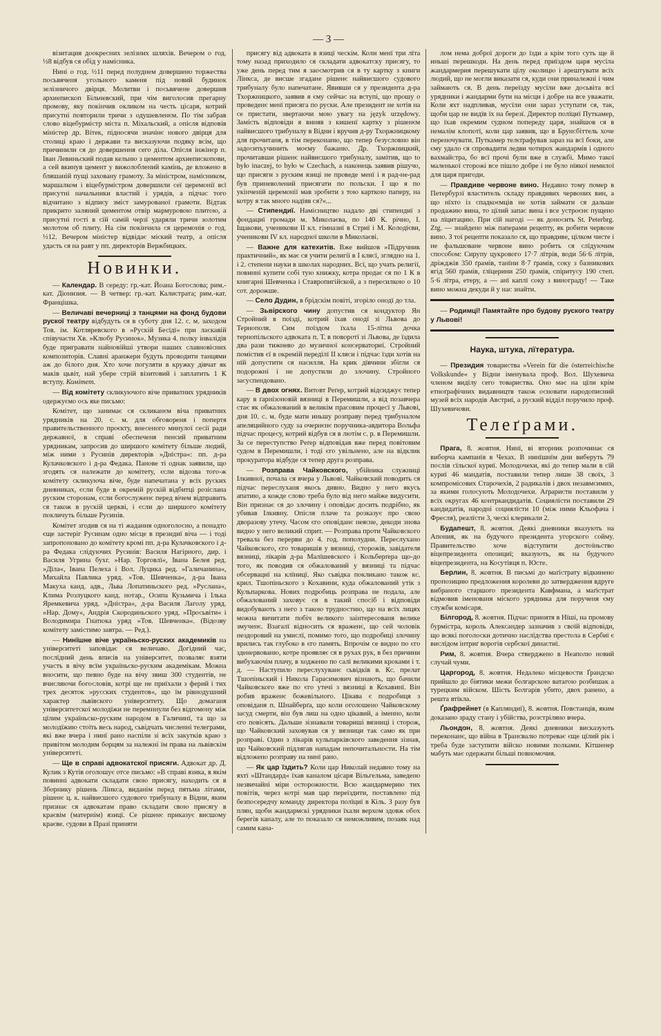— 3 —
візитация доокресних зелізних шляхів. Вечером о год. ½8 відбув ся обід у намісника.
Нині о год. ½11 перед полуднем довершено торжества посьвяченя угольного каменя під новий будинок зелізничого двірця. Молитви і посьвячене довершив архиепископ Більчевский, при чім виголосив прегарну промову, яку покінчив окликом на честь цісаря, котрий присутні повторили тричи з одушевленєм. По тім забрав слово віцебурмістр міста п. Міхальский, а опісля відповів міністер др. Вітек, підносячи значінє нового двірця для столиці краю і держави та висказуючи подяку всім, що причинили ся до довершення сего діла. Опісля інжінєр п. Іван Левиньский подав кельню з цементом архиепископови, а сей вкинув цемент у вижолоблений камінь, де вложено в бляшаній пущі заховану грамоту. За міністром, намісником, маршалком і віцебурмістром довершили сеї церемонії всї присутні начальники властий і урядів, а підчас того відчитано з відпису зміст замурованої грамоти. Відтак прикрито заляний цементом отвір мармуровою плитою, а присутні гості в сїй самій черзї ударяли тричи золотим молотом об плиту. На сім покінчила ся церемонія о год. ½12. Вечером міністер відвідає міский театр, а опісля удасть ся на равт у пп. директорів Вержбицких.
Новинки.
— Календар. В середу: гр.-кат. Йоана Богослова; рим.-кат. Діонизия. — В четвер: гр.-кат. Калистрата; рим.-кат. Францішка.
— Величаві вечерниці з танцями на фонд будови рускої театру відбудуть ся в суботу дня 12. с. м. заходом Тов. ім. Котляревского в »Рускій Бесїдї« при ласкавій співучасти Хв. »Клюбу Русинок«. Музика 4. полку інвалідів буде пригравати найновійші утвори наших славновісних композиторів. Славні аранжери будуть проводити танцями аж до білого дня. Хто хоче погуляти в кружку дівчат як маків цьвіт, най убере стрій візитовий і заплатить 1 К вступу. Комітет.
— Від комітету скликуючого віче приватних урядників одержуємо ось яке письмо:
Комітет, що занимає ся скликанєм віча приватних урядників на 20. с. м. для обговореня і попертя правительственного проєкту, внесеного минулої сесії ради державної, в справі обеспеченя пенсий приватним урядникам, запросив до ширшого комітету більше людий, між ними з Русинів директорів »Днїстра«: пп. д-ра Кулачковского і д-ра Федака. Панове ті однак заявили, що згодять ся належати до комітету, єсли відозва того-ж комітету скликуюча віче, буде напечатана у всїх руских дневниках, єсли буде в окремій рускій відбитці розіслана руским сторонам, єсли богослуженє перед вічем відправить ся також в рускій церкві, і єсли до ширшого комітету покличуть більше Русинів.
Комітет згодив ся на ті жадання одноголосно, а понадто єще застеріг Русинам одно місце в президиї віча — і тоді запропоновано до комітету кромі пп. д-ра Кулачковского і д-ра Федака слідуючих Русинів: Василя Нагірного, дир. і Василя Угрина бухг. »Нар. Торговлї«, Івана Белея ред. »Дїла«, Івана Пелеха і Вол. Луцика ред. »Галичанина«, Михайла Павлика уряд. »Тов. Шевченка«, д-ра Івана Макуха канд. адв., Льва Лопатиньского ред. »Руслана«, Клима Розлуцкого канд. нотар., Осипа Кузьмича і Ілька Яремкевича уряд. »Днїстра«, д-ра Василя Лаголу уряд. »Нар. Дому«, Андрія Скородиньского уряд. »Просьвіти« і Володимира Гнатюка уряд »Тов. Шевченка«. (Відозву комітету замістимо завтра. — Ред.).
— Нинїшне віче україньско-руских академиків на університеті заповідає ся величаво. Догідний час, послїдний день вписів на університет, позваляє взяти участь в вічу всїм україньско-руским академікам. Можна вносити, що певно буде на вічу звиш 300 студентів, не вчисляючи богословів, котрі ще не приїхали з ферий і тих трех десяток »русских студентов«, що їм рівнодушний характер львівского університету. Що домаганя університетскої молодїжи не перемннули без відгомону між цїлим україньско-руским народом в Галичинї, та що за молодїжию стоїть весь народ, сьвідчать численні телеграми, які вже вчера і нинї рано наспіли зі всїх закутків краю з привітом молодим борцям за належні їм права на львівскім університеті.
— Ще в справі адвокатскої присяги. Адвокат др. Д. Кулик з Кутів оголошує отсе письмо: »В справі язика, в якім повинні адвокати складати свою присягу, находить ся в Зборнику рішень Лінкса, виданім перед пятьма літами, рішенє ц. к. найвисшого судового трибуналу в Відни, яким признає ся адвокатам право складати свою присягу в краєвім (матернім) язицї. Се рішенє приказує висшому краєве. судови в Празї приняти
присягу від адвоката в язицї ческім. Коли менї три лїта тому назад приходило ся складати адвокатску присягу, то уже день перед тим я заосмотрив ся в ту картку з книги Лінкса, де висше згадане рішенє найвисшого судового трибуналу було напечатане. Явивши ся у президента д-ра Тхоржницкого, заявив я єму сейчас на вступі, що прошу о проведенє менї присяга по руски. Але президент не хотів на се пристати, звертаючи мою увагу на język urzędowy. Замість відповіди я виняв з кишенї картку з рішенєм найвисшого трибуналу в Відни і вручив д-ру Тхоржницкому для прочитаня, в тім переконаню, що тепер безусловно він задосить­учинить моєму бажаню. Др. Тхоржницкий, прочитавши рішенє найвисшого трибуналу, замітив, що to było inaczej, to było w Czechach, а наконець заявив рішучо, що присяги з руским язиці не проведе менї і я рад-не-рад був приневолений присягати по польски. І що я по укінченій церемонії мав зробити з тою карткою паперу, на котру я так много надїяв ся?«...
— Стипендиї. Намісництво надало дві стипендиї з фондациї громади м. Миколаєва, по 140 К. річно, І. Іщакови, ученикови II кл. гімназиї в Стриї і М. Колодїєви, ученикови IV кл. народної школи в Миколаєві.
— Важне для катехитів. Вже вийшов »Підручник практичний«, як має ся учити религії в І клясї, зглядно на 1. і 2. степени науки в школах народних. Всї, що учать религії, повинні купити собі тую книжку, котра продає ся по 1 К в книгарні Шевченка і Ставропигійской, а з пересилкою о 10 сот. дорожше.
— Село Дудин, в брідскім повіті, згоріло онодї до тла.
— Зьвірского чину допустив ся кондуктор Ян Стройний в поїзді, котрий їхав онодї зі Львова до Тернополя. Сим поїздом їхала 15-лїтна дочка тернопільского адвоката п. Т. в поворотї зі Львова, де їздила два рази тижнево до музичної консерваториї. Стройний помістив єї в окремій передїлї II кляси і підчас їзди хотів на нїй допустити ся насилля. На крик дївчини збігли ся подорожні і не допустили до злочину. Стройного засуспендовано.
— В двох огнях. Витовт Реґер, котрий відсиджує тепер кару в ґарнізоновій вязниці в Перемишли, а від позавчера стає як обжалований в великім прасовим процесї у Львові, дня 10. с. м. буде мати иньшу розправу перед трибуналом апеляцийного суду за очернєнє поручника-авдитора Вольфа підчас процесу, котрий відбув ся в лютім с. р. в Перемишли. За се переступство Реґер відповідав вже перед повітовим судом в Перемишли, і тоді єго увільнено, але на відклик прокуратора відбуде ся тепер друга розправа.
— Розправа Чайковского, убійника служниці Ілкивної, почала ся вчера у Львові. Чайковский поводить ся підчас переслуханя якось дивно. Видно у него якусь апатию, а кожде слово треба було від него майже видусити. Він признає ся до злочину і оповідає досить подрібно, як убивав Ілкивну. Опісля плаче та розказує про свою дворазову утечу. Часом єго оповіданє неясне, декоди знова видно у него великий сприт. — Розправа проти Чайковского тревала без перерви до 4. год. пополудни. Переслухано Чайковского, єго товаришів у вязниці, сторожів, завідателя вязниці, лїкарів д-ра Малїшевского і Кольберґера що-до того, як поводив ся обжалований у вязниці та підчас обсервациї на клїницї. Яко сьвідка покликано також кс. крил. Тшопіньского з Кохавини, куда обжалований утік з Кульпаркова. Нових подробиць розправа не подала, але обжалований заховує ся в такий спосіб і відповіди видобувають з него з такою трудностию, що на всїх лицях можна вичитати побіч великого заінтересованя велике змученє. Взагалї відносить ся враженє, що сей чоловік нездоровий на умислї, помимо того, що подробиці злочину врились так глубоко в єго память. Впрочім се видно по єго зденервованю, котре проявляє ся в рухах рук, в без причини вибухаючім плачу, в ходженю по салї великими кроками і т. д. — Наступило переслухуванє сьвідків в. Кс. прелат Тшопіньский і Никола Гарасимович візнають, що бачили Чайковского вже по єго утечі з вязниці в Кохавинї. Він робив враженє божевільного. Цїкава є подробиця з оповіданя п. Шнайберґа, що коли оголошено Чайковскому засуд смерти, він був лиш на одно цїкавий, а іменно, коли єго повісять. Дальше зізнавали товариші вязниці і сторож, що Чайковский заховував ся у вязници так само як при розправі. Один з лїкарів кульпарківского заведення зізнав, що Чайковский підлягав нападам непочитальности. На тім відложено розправу на нинї рано.
— Як цар їздить? Коли цар Николай недавно тому на яхтї »Штандард« їхав каналом цісаря Вільгельма, заведено незвичайні міри осторожности. Всю жандармерию тих повітів, через котрі мав цар переїздити, поставлено під безпосередчу команду директора полїциї в Кіль. З разу був плян, щоби жандармскі урядники їхали верхом здовж обох берегів каналу, але то показало ся неможливим, позаяк над самим кана-
лом нема доброї дороги до їзди а крім того суть ще й иньші перешкоди. На день перед приїздом царя мусїла жандармерия перешукати цїлу околицю і арештувати всїх людий, що не могли виказати ся, куди они приналежні і чим займають ся. В день переїзду мусїли вже досьвіта всї урядники і жандарми бути на місци і добре на все уважати. Коли яхт надпливав, мусїли они зараз уступати ся, так, щоби цар не видїв їх на березї. Директор полїциї Путкамер, що їхав окремим судном попереду царя, знайшов ся в немалім клопотї, коли цар заявив, що в Брунсбіттель хоче переночувати. Путкамер телєґрафував зараз на всї боки, але єму удало ся спровадити ледви чотирох жандармів і одного вахмайстра, бо всї прочі були вже в службі. Мимо такої маленької сторожі все пішло добре і не було нїякої немилої для царя пригоди.
— Правдиве червоне вино. Недавно тому помер в Петербурзї властитель складу правдивих червоних вин, а що нїхто із спадкоємців не хотів займати ся дальше продажию вина, то цїлий запас вина і все устроєнє пущено на лїцитацию. При сїй нагоді — як доносить St. Peterbrg. Ztg. — знайдено між паперами рецепту, як робити червоне вино. З тої рецепти показало ся, що правдиве, цїлком чисте і не фальшоване червоне вино робить ся слїдуючим способом: Сирупу цукрового 17·7 лїтрів, води 56·6 лїтрів, дріжджів 350 ґрамів, танїни 8·7 ґрамів, соку з базникових ягід 560 ґрамів, ґлїцерини 250 ґрамів, спіритусу 190 степ. 5·6 лїтра, етеру, а — анї каплї соку з винограду! — Таке вино можна декуди й у нас знайти.
— Родимцї! Памятайте про будову руского театру у Львові!
Наука, штука, лїтература.
— Президия товариства »Verein für die österreichische Volkskunde« у Відни іменувала проф. Вол. Шухевича членом видїлу сего товариства. Оно має на цїли крім етноґрафічних видавництв також основати народописний музей всїх народів Австриї, а руский відділ поручило проф. Шухевичови.
Телеґрами.
Прага, 8. жовтня. Нинї, ві вторник розпочинає ся виборча кампанїя в Чехах. В нинїшнїм дни виберуть 79 послів сїльскої куриї. Молодочехи, які до тепер мали в сїй куриї 46 мандатів, поставили тепер лише 38 своїх, 3 компромісових Старочехів, 2 радикалів і двох незавмсимих, за якими голосують Молодочехи. Аґраристи поставили у всїх округах 46 контркандидатів. Социялїсти поставили 29 кандидатів, народні социялїсти 10 (між ними Кльофача і Фресля), реалїсти 3, ческі клерикали 2.
Будапешт, 8. жовтня. Деякі дневники вказують на Апония, як на будучого президента угорского сойму. Правительство хоче відступити достоїньство віцепрезидента опозициї; вказують, як на будучого віцепрезидента, на Косутівця п. Юсте.
Берлин, 8. жовтня. В письмі до маґістрату відкинено пропозицию предложения королеви до затвердження вдруге вибраного старшого президента Кавфмана, а маґістрат відмовив іменованя міского урядника для порученя єму служби комісаря.
Білгород, 8. жовтня. Підчас принятя в Нїші, на промову бурмістра, король Александер зазначив з своїй відповіди, що всякі поголоски дотично наслїдства престола в Сербиї є вислїдом інтриґ ворогів сербскої династиї.
Рим, 8. жовтня. Вчера стверджено в Неаполю новий случай чуми.
Царгород, 8. жовтня. Недалеко місцевости Ґрандско прийшло до біятики межи болгарскою ватагою розбишак а турецким війском. Шість Болгарів убито, двох ранено, а решта втїкла.
Ґрафрейнет (в Капляндиї), 8. жовтня. Повстанців, яким доказано зраду стану і убійства, розстріляно вчера.
Льондон, 8. жовтня. Деякі дневники висказують переконанє, що війна в Трансвалю потреває єще цїлий рік і треба буде заступити війско новими полками. Кітшенер мабуть має одержати більші повномочия.